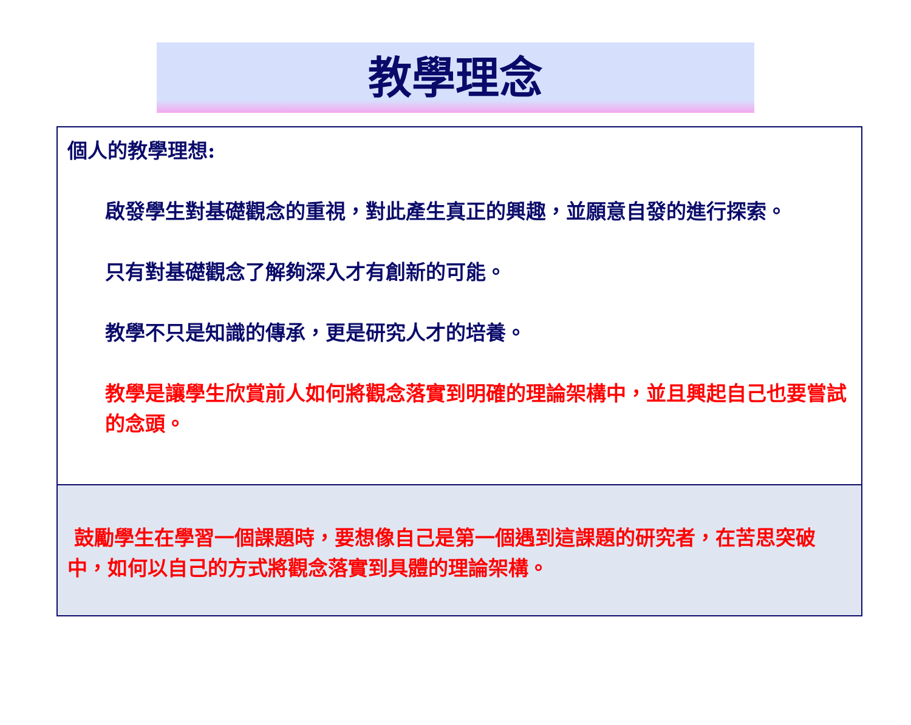教學理念
個人的教學理想:
啟發學生對基礎觀念的重視，對此產生真正的興趣，並願意自發的進行探索。
只有對基礎觀念了解夠深入才有創新的可能。
教學不只是知識的傳承，更是研究人才的培養。
教學是讓學生欣賞前人如何將觀念落實到明確的理論架構中，並且興起自己也要嘗試的念頭。
鼓勵學生在學習一個課題時，要想像自己是第一個遇到這課題的研究者，在苦思突破中，如何以自己的方式將觀念落實到具體的理論架構。